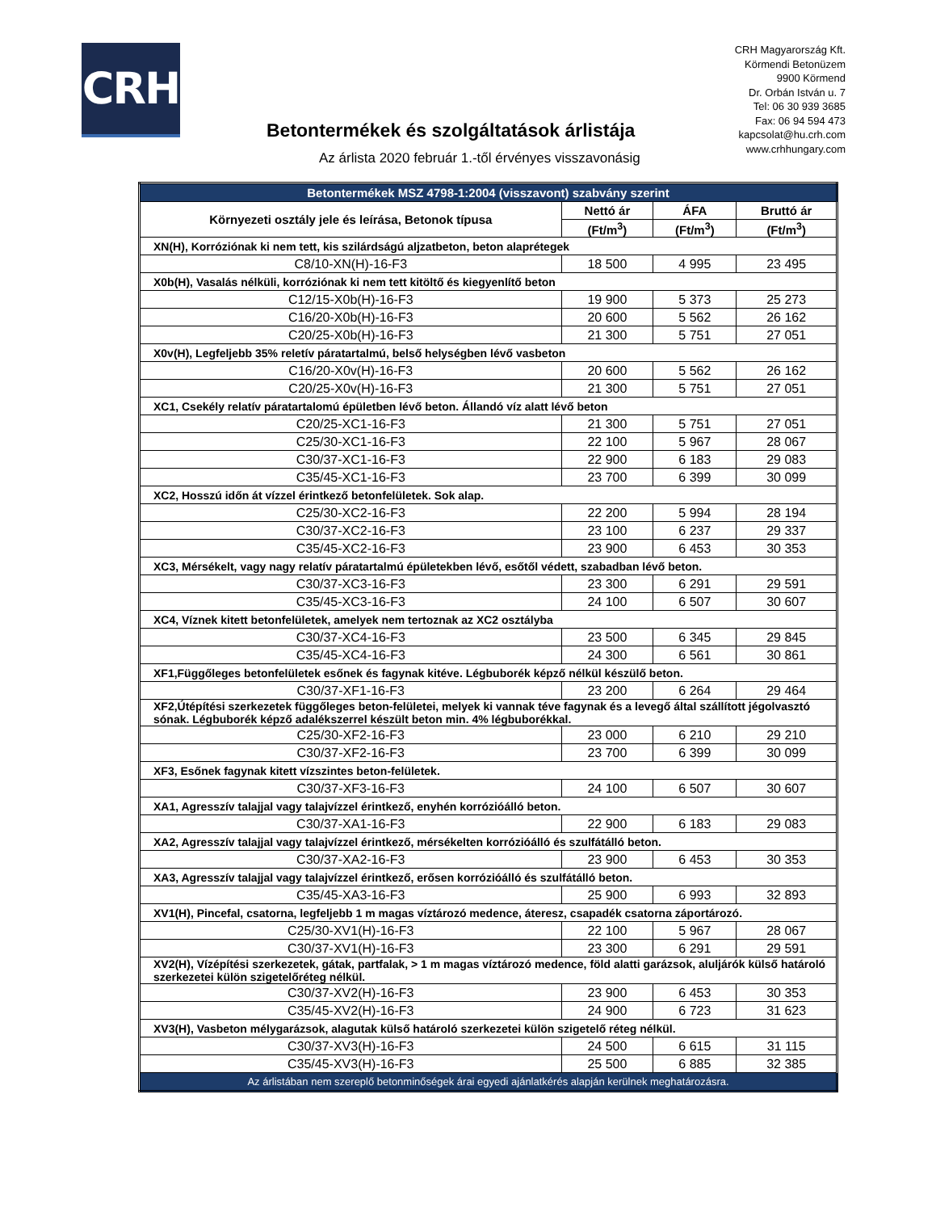CRH
CRH Magyarország Kft.
Körmendi Betonüzem
9900 Körmend
Dr. Orbán István u. 7
Tel: 06 30 939 3685
Fax: 06 94 594 473
kapcsolat@hu.crh.com
www.crhhungary.com
Betontermékek és szolgáltatások árlistája
Az árlista 2020 február 1.-től érvényes visszavonásig
| Betontermékek MSZ 4798-1:2004 (visszavont) szabvány szerint | | | |
| Környezeti osztály jele és leírása, Betonok típusa | Nettó ár | ÁFA | Bruttó ár |
| | (Ft/m<sup>3</sup>) | (Ft/m<sup>3</sup>) | (Ft/m<sup>3</sup>) |
| XN(H), Korróziónak ki nem tett, kis szilárdságú aljzatbeton, beton alaprétegek | | | |
| C8/10-XN(H)-16-F3 | 18 500 | 4 995 | 23 495 |
| X0b(H), Vasalás nélküli, korróziónak ki nem tett kitöltő és kiegyenlítő beton | | | |
| C12/15-X0b(H)-16-F3 | 19 900 | 5 373 | 25 273 |
| C16/20-X0b(H)-16-F3 | 20 600 | 5 562 | 26 162 |
| C20/25-X0b(H)-16-F3 | 21 300 | 5 751 | 27 051 |
| X0v(H), Legfeljebb 35% reletív páratartalmú, belső helységben lévő vasbeton | | | |
| C16/20-X0v(H)-16-F3 | 20 600 | 5 562 | 26 162 |
| C20/25-X0v(H)-16-F3 | 21 300 | 5 751 | 27 051 |
| XC1, Csekély relatív páratartalomú épületben lévő beton. Állandó víz alatt lévő beton | | | |
| C20/25-XC1-16-F3 | 21 300 | 5 751 | 27 051 |
| C25/30-XC1-16-F3 | 22 100 | 5 967 | 28 067 |
| C30/37-XC1-16-F3 | 22 900 | 6 183 | 29 083 |
| C35/45-XC1-16-F3 | 23 700 | 6 399 | 30 099 |
| XC2, Hosszú időn át vízzel érintkező betonfelületek. Sok alap. | | | |
| C25/30-XC2-16-F3 | 22 200 | 5 994 | 28 194 |
| C30/37-XC2-16-F3 | 23 100 | 6 237 | 29 337 |
| C35/45-XC2-16-F3 | 23 900 | 6 453 | 30 353 |
| XC3, Mérsékelt, vagy nagy relatív páratartalmú épületekben lévő, esőtől védett, szabadban lévő beton. | | | |
| C30/37-XC3-16-F3 | 23 300 | 6 291 | 29 591 |
| C35/45-XC3-16-F3 | 24 100 | 6 507 | 30 607 |
| XC4, Víznek kitett betonfelületek, amelyek nem tertoznak az XC2 osztályba | | | |
| C30/37-XC4-16-F3 | 23 500 | 6 345 | 29 845 |
| C35/45-XC4-16-F3 | 24 300 | 6 561 | 30 861 |
| XF1,Függőleges betonfelületek esőnek és fagynak kitéve. Légbuborék képző nélkül készülő beton. | | | |
| C30/37-XF1-16-F3 | 23 200 | 6 264 | 29 464 |
| XF2,Útépítési szerkezetek függőleges beton-felületei, melyek ki vannak téve fagynak és a levegő által szállított jégolvasztó sónak. Légbuborék képző adalékszerrel készült beton min. 4% légbuborékkal. | | | |
| C25/30-XF2-16-F3 | 23 000 | 6 210 | 29 210 |
| C30/37-XF2-16-F3 | 23 700 | 6 399 | 30 099 |
| XF3, Esőnek fagynak kitett vízszintes beton-felületek. | | | |
| C30/37-XF3-16-F3 | 24 100 | 6 507 | 30 607 |
| XA1, Agresszív talajjal vagy talajvízzel érintkező, enyhén korrózióálló beton. | | | |
| C30/37-XA1-16-F3 | 22 900 | 6 183 | 29 083 |
| XA2, Agresszív talajjal vagy talajvízzel érintkező, mérsékelten korrózióálló és szulfátálló beton. | | | |
| C30/37-XA2-16-F3 | 23 900 | 6 453 | 30 353 |
| XA3, Agresszív talajjal vagy talajvízzel érintkező, erősen korrózióálló és szulfátálló beton. | | | |
| C35/45-XA3-16-F3 | 25 900 | 6 993 | 32 893 |
| XV1(H), Pincefal, csatorna, legfeljebb 1 m magas víztározó medence, áteresz, csapadék csatorna záportározó. | | | |
| C25/30-XV1(H)-16-F3 | 22 100 | 5 967 | 28 067 |
| C30/37-XV1(H)-16-F3 | 23 300 | 6 291 | 29 591 |
| XV2(H), Vízépítési szerkezetek, gátak, partfalak, > 1 m magas víztározó medence, föld alatti garázsok, aluljárók külső határoló szerkezetei külön szigetelőréteg nélkül. | | | |
| C30/37-XV2(H)-16-F3 | 23 900 | 6 453 | 30 353 |
| C35/45-XV2(H)-16-F3 | 24 900 | 6 723 | 31 623 |
| XV3(H), Vasbeton mélygarázsok, alagutak külső határoló szerkezetei külön szigetelő réteg nélkül. | | | |
| C30/37-XV3(H)-16-F3 | 24 500 | 6 615 | 31 115 |
| C35/45-XV3(H)-16-F3 | 25 500 | 6 885 | 32 385 |
| Az árlistában nem szereplő betonminőségek árai egyedi ajánlatkérés alapján kerülnek meghatározásra. | | | |